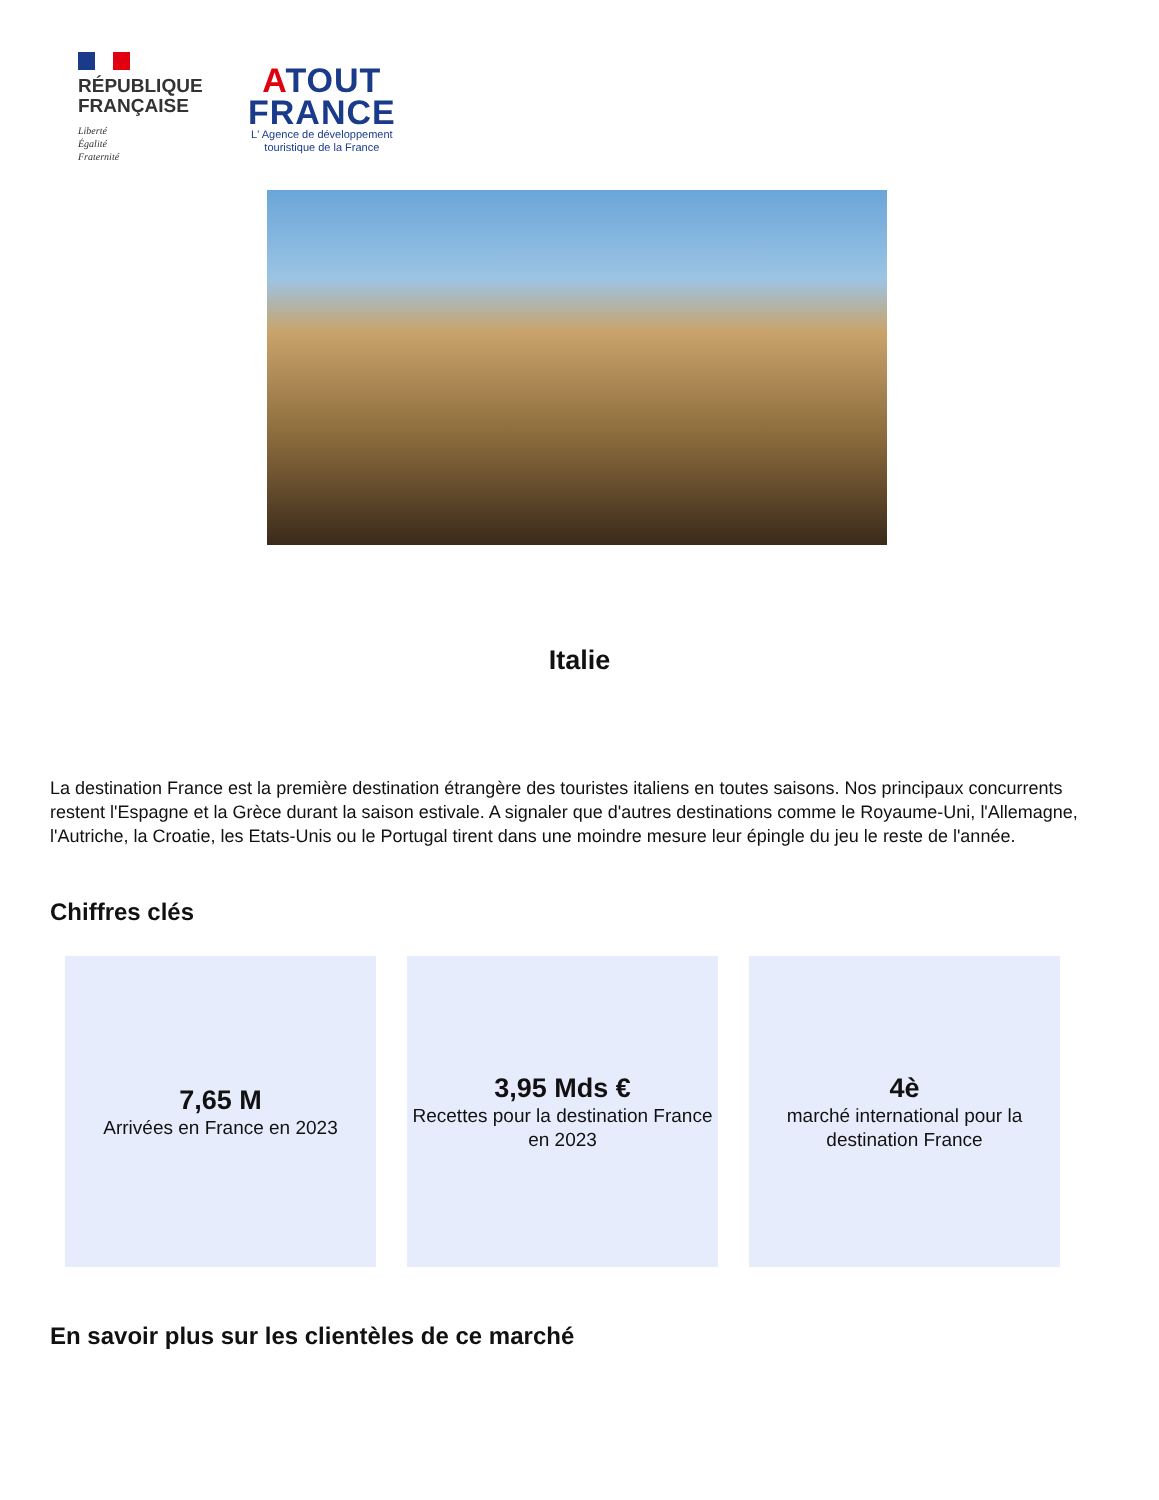RÉPUBLIQUE
FRANÇAISE
Liberté
Égalité
Fraternité
ATOUT
FRANCE
L' Agence de développement
touristique de la France
Italie
La destination France est la première destination étrangère des touristes italiens en toutes saisons. Nos principaux concurrents restent l'Espagne et la Grèce durant la saison estivale. A signaler que d'autres destinations comme le Royaume-Uni, l'Allemagne, l'Autriche, la Croatie, les Etats-Unis ou le Portugal tirent dans une moindre mesure leur épingle du jeu le reste de l'année.
Chiffres clés
7,65 M
Arrivées en France en 2023
3,95 Mds €
Recettes pour la destination France en 2023
4è
marché international pour la destination France
En savoir plus sur les clientèles de ce marché